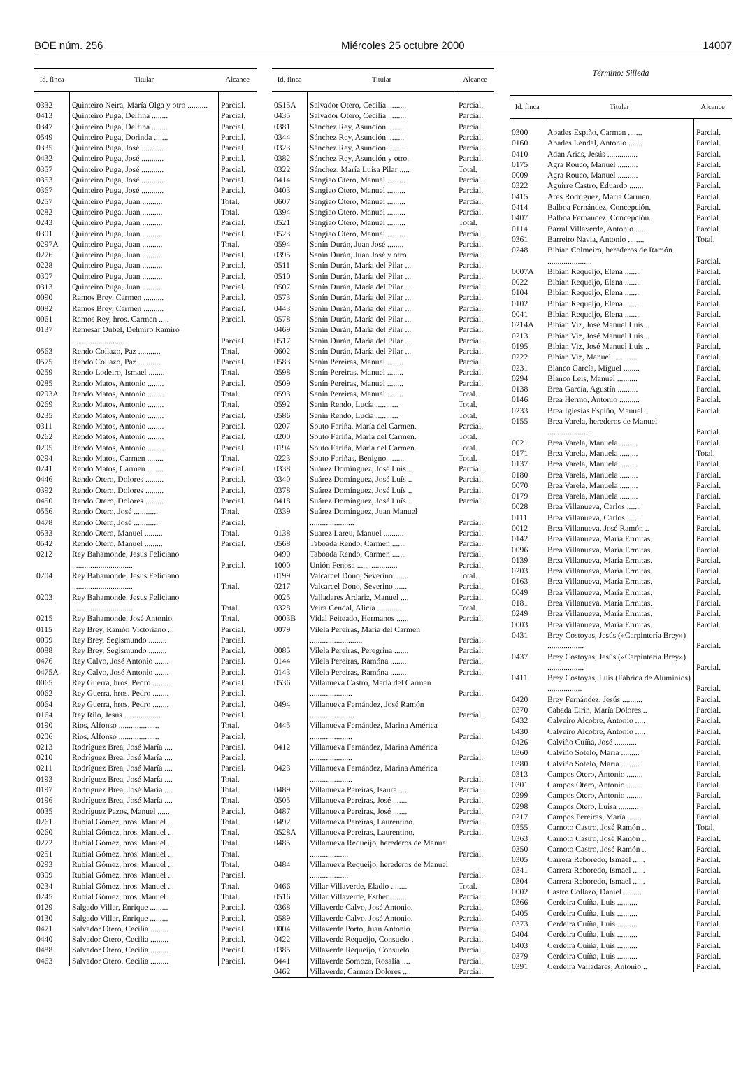BOE núm. 256 Miércoles 25 octubre 2000 14007
| Id. finca | Titular | Alcance |
| --- | --- | --- |
| 0332 | Quinteiro Neira, María Olga y otro .......... | Parcial. |
| 0413 | Quinteiro Puga, Delfina ........ | Parcial. |
| 0347 | Quinteiro Puga, Delfina ........ | Parcial. |
| 0549 | Quinteiro Puga, Dorinda ....... | Parcial. |
| 0335 | Quinteiro Puga, José ........... | Parcial. |
| 0432 | Quinteiro Puga, José ........... | Parcial. |
| 0357 | Quinteiro Puga, José ........... | Parcial. |
| 0353 | Quinteiro Puga, José ........... | Parcial. |
| 0367 | Quinteiro Puga, José ........... | Parcial. |
| 0257 | Quinteiro Puga, Juan .......... | Total. |
| 0282 | Quinteiro Puga, Juan .......... | Total. |
| 0243 | Quinteiro Puga, Juan .......... | Parcial. |
| 0301 | Quinteiro Puga, Juan .......... | Parcial. |
| 0297A | Quinteiro Puga, Juan .......... | Total. |
| 0276 | Quinteiro Puga, Juan .......... | Parcial. |
| 0228 | Quinteiro Puga, Juan .......... | Parcial. |
| 0307 | Quinteiro Puga, Juan .......... | Parcial. |
| 0313 | Quinteiro Puga, Juan .......... | Parcial. |
| 0090 | Ramos Brey, Carmen .......... | Parcial. |
| 0082 | Ramos Brey, Carmen .......... | Parcial. |
| 0061 | Ramos Rey, hros. Carmen ..... | Parcial. |
| 0137 | Remesar Oubel, Delmiro Ramiro .......................... | Parcial. |
| 0563 | Rendo Collazo, Paz ........... | Total. |
| 0575 | Rendo Collazo, Paz ........... | Parcial. |
| 0259 | Rendo Lodeiro, Ismael ........ | Total. |
| 0285 | Rendo Matos, Antonio ........ | Parcial. |
| 0293A | Rendo Matos, Antonio ........ | Total. |
| 0269 | Rendo Matos, Antonio ........ | Total. |
| 0235 | Rendo Matos, Antonio ........ | Parcial. |
| 0311 | Rendo Matos, Antonio ........ | Parcial. |
| 0262 | Rendo Matos, Antonio ........ | Parcial. |
| 0295 | Rendo Matos, Antonio ........ | Parcial. |
| 0294 | Rendo Matos, Carmen ........ | Total. |
| 0241 | Rendo Matos, Carmen ........ | Parcial. |
| 0446 | Rendo Otero, Dolores ......... | Parcial. |
| 0392 | Rendo Otero, Dolores ......... | Parcial. |
| 0450 | Rendo Otero, Dolores ......... | Parcial. |
| 0556 | Rendo Otero, José ............ | Total. |
| 0478 | Rendo Otero, José ............ | Parcial. |
| 0533 | Rendo Otero, Manuel ......... | Total. |
| 0542 | Rendo Otero, Manuel ......... | Parcial. |
| 0212 | Rey Bahamonde, Jesus Feliciano .............................. | Parcial. |
| 0204 | Rey Bahamonde, Jesus Feliciano .............................. | Total. |
| 0203 | Rey Bahamonde, Jesus Feliciano .............................. | Total. |
| 0215 | Rey Bahamonde, José Antonio. | Total. |
| 0115 | Rey Brey, Ramón Victoriano ... | Parcial. |
| 0099 | Rey Brey, Segismundo ......... | Parcial. |
| 0088 | Rey Brey, Segismundo ......... | Parcial. |
| 0476 | Rey Calvo, José Antonio ....... | Parcial. |
| 0475A | Rey Calvo, José Antonio ....... | Parcial. |
| 0065 | Rey Guerra, hros. Pedro ........ | Parcial. |
| 0062 | Rey Guerra, hros. Pedro ........ | Parcial. |
| 0064 | Rey Guerra, hros. Pedro ........ | Parcial. |
| 0164 | Rey Rilo, Jesus .................. | Parcial. |
| 0190 | Rios, Alfonso .................... | Total. |
| 0206 | Rios, Alfonso .................... | Parcial. |
| 0213 | Rodríguez Brea, José María .... | Parcial. |
| 0210 | Rodríguez Brea, José María .... | Parcial. |
| 0211 | Rodríguez Brea, José María .... | Parcial. |
| 0193 | Rodríguez Brea, José María .... | Total. |
| 0197 | Rodríguez Brea, José María .... | Total. |
| 0196 | Rodríguez Brea, José María .... | Total. |
| 0035 | Rodríguez Pazos, Manuel ...... | Parcial. |
| 0261 | Rubial Gómez, hros. Manuel ... | Total. |
| 0260 | Rubial Gómez, hros. Manuel ... | Total. |
| 0272 | Rubial Gómez, hros. Manuel ... | Total. |
| 0251 | Rubial Gómez, hros. Manuel ... | Total. |
| 0293 | Rubial Gómez, hros. Manuel ... | Total. |
| 0309 | Rubial Gómez, hros. Manuel ... | Parcial. |
| 0234 | Rubial Gómez, hros. Manuel ... | Total. |
| 0245 | Rubial Gómez, hros. Manuel ... | Total. |
| 0129 | Salgado Villar, Enrique ......... | Parcial. |
| 0130 | Salgado Villar, Enrique ......... | Parcial. |
| 0471 | Salvador Otero, Cecilia ......... | Parcial. |
| 0440 | Salvador Otero, Cecilia ......... | Parcial. |
| 0488 | Salvador Otero, Cecilia ......... | Parcial. |
| 0463 | Salvador Otero, Cecilia ......... | Parcial. |
| Id. finca | Titular | Alcance |
| --- | --- | --- |
| 0515A | Salvador Otero, Cecilia ......... | Parcial. |
| 0435 | Salvador Otero, Cecilia ......... | Parcial. |
| 0381 | Sánchez Rey, Asunción ........ | Parcial. |
| 0344 | Sánchez Rey, Asunción ........ | Parcial. |
| 0323 | Sánchez Rey, Asunción ........ | Parcial. |
| 0382 | Sánchez Rey, Asunción y otro. | Parcial. |
| 0322 | Sánchez, María Luisa Pilar ..... | Total. |
| 0414 | Sangiao Otero, Manuel ......... | Parcial. |
| 0403 | Sangiao Otero, Manuel ......... | Parcial. |
| 0607 | Sangiao Otero, Manuel ......... | Parcial. |
| 0394 | Sangiao Otero, Manuel ......... | Parcial. |
| 0521 | Sangiao Otero, Manuel ......... | Total. |
| 0523 | Sangiao Otero, Manuel ......... | Parcial. |
| 0594 | Senín Durán, Juan José ........ | Parcial. |
| 0395 | Senín Durán, Juan José y otro. | Parcial. |
| 0511 | Senín Durán, María del Pilar ... | Parcial. |
| 0510 | Senín Durán, María del Pilar ... | Parcial. |
| 0507 | Senín Durán, María del Pilar ... | Parcial. |
| 0573 | Senín Durán, María del Pilar ... | Parcial. |
| 0443 | Senín Durán, María del Pilar ... | Parcial. |
| 0578 | Senín Durán, María del Pilar ... | Parcial. |
| 0469 | Senín Durán, María del Pilar ... | Parcial. |
| 0517 | Senín Durán, María del Pilar ... | Parcial. |
| 0602 | Senín Durán, María del Pilar ... | Parcial. |
| 0583 | Senín Pereiras, Manuel ........ | Parcial. |
| 0598 | Senín Pereiras, Manuel ........ | Parcial. |
| 0509 | Senín Pereiras, Manuel ........ | Parcial. |
| 0593 | Senín Pereiras, Manuel ........ | Total. |
| 0592 | Senin Rendo, Lucía ........... | Total. |
| 0586 | Senin Rendo, Lucía ........... | Total. |
| 0207 | Souto Fariña, María del Carmen. | Parcial. |
| 0200 | Souto Fariña, María del Carmen. | Total. |
| 0194 | Souto Fariña, María del Carmen. | Total. |
| 0223 | Souto Fariñas, Benigno ........ | Total. |
| 0338 | Suárez Domínguez, José Luís .. | Parcial. |
| 0340 | Suárez Domínguez, José Luís .. | Parcial. |
| 0378 | Suárez Domínguez, José Luís .. | Parcial. |
| 0418 | Suárez Domínguez, José Luís .. | Parcial. |
| 0339 | Suárez Domínguez, Juan Manuel ...................... | Parcial. |
| 0138 | Suarez Lareu, Manuel .......... | Parcial. |
| 0568 | Taboada Rendo, Carmen ....... | Parcial. |
| 0490 | Taboada Rendo, Carmen ....... | Parcial. |
| 1000 | Unión Fenosa .................... | Parcial. |
| 0199 | Valcarcel Dono, Severino ...... | Total. |
| 0217 | Valcarcel Dono, Severino ...... | Parcial. |
| 0025 | Valladares Ardariz, Manuel .... | Parcial. |
| 0328 | Veira Cendal, Alicia ............ | Total. |
| 0003B | Vidal Peiteado, Hermanos ...... | Parcial. |
| 0079 | Vilela Pereiras, María del Carmen .......................... | Parcial. |
| 0085 | Vilela Pereiras, Peregrina ....... | Parcial. |
| 0144 | Vilela Pereiras, Ramóna ........ | Parcial. |
| 0143 | Vilela Pereiras, Ramóna ........ | Parcial. |
| 0536 | Villanueva Castro, María del Carmen ..................... | Parcial. |
| 0494 | Villanueva Fernández, José Ramón ...................... | Parcial. |
| 0445 | Villanueva Fernández, Marina América ..................... | Parcial. |
| 0412 | Villanueva Fernández, Marina América ..................... | Parcial. |
| 0423 | Villanueva Fernández, Marina América ..................... | Parcial. |
| 0489 | Villanueva Pereiras, Isaura ..... | Parcial. |
| 0505 | Villanueva Pereiras, José ....... | Parcial. |
| 0487 | Villanueva Pereiras, José ....... | Parcial. |
| 0492 | Villanueva Pereiras, Laurentino. | Parcial. |
| 0528A | Villanueva Pereiras, Laurentino. | Parcial. |
| 0485 | Villanueva Requeijo, herederos de Manuel ................... | Parcial. |
| 0484 | Villanueva Requeijo, herederos de Manuel ................... | Parcial. |
| 0466 | Villar Villaverde, Eladio ........ | Total. |
| 0516 | Villar Villaverde, Esther ........ | Parcial. |
| 0368 | Villaverde Calvo, José Antonio. | Parcial. |
| 0589 | Villaverde Calvo, José Antonio. | Parcial. |
| 0004 | Villaverde Porto, Juan Antonio. | Parcial. |
| 0422 | Villaverde Requeijo, Consuelo . | Parcial. |
| 0385 | Villaverde Requeijo, Consuelo . | Parcial. |
| 0441 | Villaverde Somoza, Rosalía .... | Parcial. |
| 0462 | Villaverde, Carmen Dolores .... | Parcial. |
Término: Silleda
| Id. finca | Titular | Alcance |
| --- | --- | --- |
| 0300 | Abades Espiño, Carmen ....... | Parcial. |
| 0160 | Abades Lendal, Antonio ....... | Parcial. |
| 0410 | Adan Arias, Jesús ............... | Parcial. |
| 0175 | Agra Rouco, Manuel .......... | Parcial. |
| 0009 | Agra Rouco, Manuel .......... | Parcial. |
| 0322 | Aguirre Castro, Eduardo ....... | Parcial. |
| 0415 | Ares Rodríguez, María Carmen. | Parcial. |
| 0414 | Balboa Fernández, Concepción. | Parcial. |
| 0407 | Balboa Fernández, Concepción. | Parcial. |
| 0114 | Barral Villaverde, Antonio ..... | Parcial. |
| 0361 | Barreiro Navia, Antonio ........ | Total. |
| 0248 | Bibian Colmeiro, herederos de Ramón ...................... | Parcial. |
| 0007A | Bibian Requeijo, Elena ........ | Parcial. |
| 0022 | Bibian Requeijo, Elena ........ | Parcial. |
| 0104 | Bibian Requeijo, Elena ........ | Parcial. |
| 0102 | Bibian Requeijo, Elena ........ | Parcial. |
| 0041 | Bibian Requeijo, Elena ........ | Parcial. |
| 0214A | Bibian Viz, José Manuel Luis .. | Parcial. |
| 0213 | Bibian Viz, José Manuel Luis .. | Parcial. |
| 0195 | Bibian Viz, José Manuel Luis .. | Parcial. |
| 0222 | Bibian Viz, Manuel ............ | Parcial. |
| 0231 | Blanco García, Miguel ........ | Parcial. |
| 0294 | Blanco Leis, Manuel .......... | Parcial. |
| 0138 | Brea García, Agustín .......... | Parcial. |
| 0146 | Brea Hermo, Antonio .......... | Parcial. |
| 0233 | Brea Iglesias Espiño, Manuel .. | Parcial. |
| 0155 | Brea Varela, herederos de Manuel ...................... | Parcial. |
| 0021 | Brea Varela, Manuela ......... | Parcial. |
| 0171 | Brea Varela, Manuela ......... | Total. |
| 0137 | Brea Varela, Manuela ......... | Parcial. |
| 0180 | Brea Varela, Manuela ......... | Parcial. |
| 0070 | Brea Varela, Manuela ......... | Parcial. |
| 0179 | Brea Varela, Manuela ......... | Parcial. |
| 0028 | Brea Villanueva, Carlos ....... | Parcial. |
| 0111 | Brea Villanueva, Carlos ....... | Parcial. |
| 0012 | Brea Villanueva, José Ramón .. | Parcial. |
| 0142 | Brea Villanueva, María Ermitas. | Parcial. |
| 0096 | Brea Villanueva, María Ermitas. | Parcial. |
| 0139 | Brea Villanueva, María Ermitas. | Parcial. |
| 0203 | Brea Villanueva, María Ermitas. | Parcial. |
| 0163 | Brea Villanueva, María Ermitas. | Parcial. |
| 0049 | Brea Villanueva, María Ermitas. | Parcial. |
| 0181 | Brea Villanueva, María Ermitas. | Parcial. |
| 0249 | Brea Villanueva, María Ermitas. | Parcial. |
| 0003 | Brea Villanueva, María Ermitas. | Parcial. |
| 0431 | Brey Costoyas, Jesús («Carpintería Brey») .................. | Parcial. |
| 0437 | Brey Costoyas, Jesús («Carpintería Brey») .................. | Parcial. |
| 0411 | Brey Costoyas, Luis (Fábrica de Aluminios) ................. | Parcial. |
| 0420 | Brey Fernández, Jesús .......... | Parcial. |
| 0370 | Cabada Eirin, María Dolores .. | Parcial. |
| 0432 | Calveiro Alcobre, Antonio ..... | Parcial. |
| 0430 | Calveiro Alcobre, Antonio ..... | Parcial. |
| 0426 | Calviño Cuíña, José ........... | Parcial. |
| 0360 | Calviño Sotelo, María ......... | Parcial. |
| 0380 | Calviño Sotelo, María ......... | Parcial. |
| 0313 | Campos Otero, Antonio ........ | Parcial. |
| 0301 | Campos Otero, Antonio ........ | Parcial. |
| 0299 | Campos Otero, Antonio ........ | Parcial. |
| 0298 | Campos Otero, Luisa .......... | Parcial. |
| 0217 | Campos Pereiras, María ....... | Parcial. |
| 0355 | Carnoto Castro, José Ramón .. | Total. |
| 0363 | Carnoto Castro, José Ramón .. | Parcial. |
| 0350 | Carnoto Castro, José Ramón .. | Parcial. |
| 0305 | Carrera Reboredo, Ismael ...... | Parcial. |
| 0341 | Carrera Reboredo, Ismael ...... | Parcial. |
| 0304 | Carrera Reboredo, Ismael ...... | Parcial. |
| 0002 | Castro Collazo, Daniel ......... | Parcial. |
| 0366 | Cerdeira Cuíña, Luis .......... | Parcial. |
| 0405 | Cerdeira Cuíña, Luis .......... | Parcial. |
| 0373 | Cerdeira Cuíña, Luis .......... | Parcial. |
| 0404 | Cerdeira Cuíña, Luis .......... | Parcial. |
| 0403 | Cerdeira Cuíña, Luis .......... | Parcial. |
| 0379 | Cerdeira Cuíña, Luis .......... | Parcial. |
| 0391 | Cerdeira Valladares, Antonio .. | Parcial. |